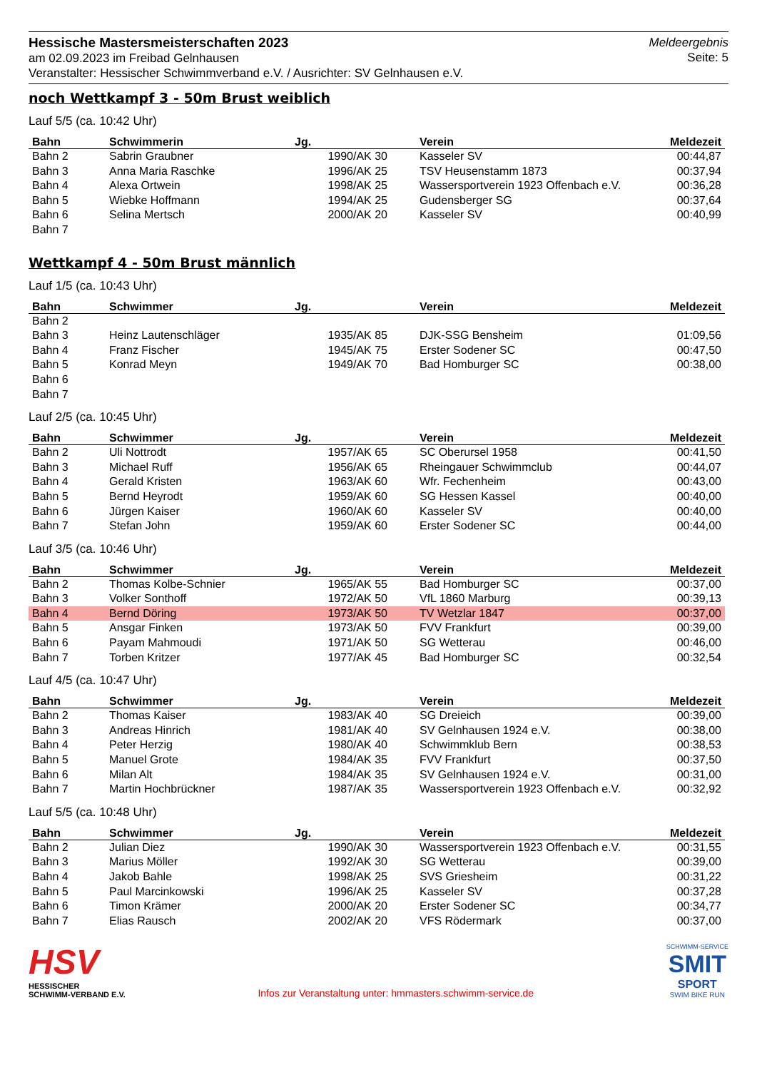Hessische Mastersmeisterschaften 2023
am 02.09.2023 im Freibad Gelnhausen
Veranstalter: Hessischer Schwimmverband e.V. / Ausrichter: SV Gelnhausen e.V.
Meldeergebnis
Seite: 5
noch Wettkampf 3 - 50m Brust weiblich
Lauf 5/5 (ca. 10:42 Uhr)
| Bahn | Schwimmerin | Jg. | Verein | Meldezeit |
| --- | --- | --- | --- | --- |
| Bahn 2 | Sabrin Graubner | 1990/AK 30 | Kasseler SV | 00:44,87 |
| Bahn 3 | Anna Maria Raschke | 1996/AK 25 | TSV Heusenstamm 1873 | 00:37,94 |
| Bahn 4 | Alexa Ortwein | 1998/AK 25 | Wassersportverein 1923 Offenbach e.V. | 00:36,28 |
| Bahn 5 | Wiebke Hoffmann | 1994/AK 25 | Gudensberger SG | 00:37,64 |
| Bahn 6 | Selina Mertsch | 2000/AK 20 | Kasseler SV | 00:40,99 |
| Bahn 7 | | | | |
Wettkampf 4 - 50m Brust männlich
Lauf 1/5 (ca. 10:43 Uhr)
| Bahn | Schwimmer | Jg. | Verein | Meldezeit |
| --- | --- | --- | --- | --- |
| Bahn 2 | | | | |
| Bahn 3 | Heinz Lautenschläger | 1935/AK 85 | DJK-SSG Bensheim | 01:09,56 |
| Bahn 4 | Franz Fischer | 1945/AK 75 | Erster Sodener SC | 00:47,50 |
| Bahn 5 | Konrad Meyn | 1949/AK 70 | Bad Homburger SC | 00:38,00 |
| Bahn 6 | | | | |
| Bahn 7 | | | | |
Lauf 2/5 (ca. 10:45 Uhr)
| Bahn | Schwimmer | Jg. | Verein | Meldezeit |
| --- | --- | --- | --- | --- |
| Bahn 2 | Uli Nottrodt | 1957/AK 65 | SC Oberursel 1958 | 00:41,50 |
| Bahn 3 | Michael Ruff | 1956/AK 65 | Rheingauer Schwimmclub | 00:44,07 |
| Bahn 4 | Gerald Kristen | 1963/AK 60 | Wfr. Fechenheim | 00:43,00 |
| Bahn 5 | Bernd Heyrodt | 1959/AK 60 | SG Hessen Kassel | 00:40,00 |
| Bahn 6 | Jürgen Kaiser | 1960/AK 60 | Kasseler SV | 00:40,00 |
| Bahn 7 | Stefan John | 1959/AK 60 | Erster Sodener SC | 00:44,00 |
Lauf 3/5 (ca. 10:46 Uhr)
| Bahn | Schwimmer | Jg. | Verein | Meldezeit |
| --- | --- | --- | --- | --- |
| Bahn 2 | Thomas Kolbe-Schnier | 1965/AK 55 | Bad Homburger SC | 00:37,00 |
| Bahn 3 | Volker Sonthoff | 1972/AK 50 | VfL 1860 Marburg | 00:39,13 |
| Bahn 4 | Bernd Döring | 1973/AK 50 | TV Wetzlar 1847 | 00:37,00 |
| Bahn 5 | Ansgar Finken | 1973/AK 50 | FVV Frankfurt | 00:39,00 |
| Bahn 6 | Payam Mahmoudi | 1971/AK 50 | SG Wetterau | 00:46,00 |
| Bahn 7 | Torben Kritzer | 1977/AK 45 | Bad Homburger SC | 00:32,54 |
Lauf 4/5 (ca. 10:47 Uhr)
| Bahn | Schwimmer | Jg. | Verein | Meldezeit |
| --- | --- | --- | --- | --- |
| Bahn 2 | Thomas Kaiser | 1983/AK 40 | SG Dreieich | 00:39,00 |
| Bahn 3 | Andreas Hinrich | 1981/AK 40 | SV Gelnhausen 1924 e.V. | 00:38,00 |
| Bahn 4 | Peter Herzig | 1980/AK 40 | Schwimmklub Bern | 00:38,53 |
| Bahn 5 | Manuel Grote | 1984/AK 35 | FVV Frankfurt | 00:37,50 |
| Bahn 6 | Milan Alt | 1984/AK 35 | SV Gelnhausen 1924 e.V. | 00:31,00 |
| Bahn 7 | Martin Hochbrückner | 1987/AK 35 | Wassersportverein 1923 Offenbach e.V. | 00:32,92 |
Lauf 5/5 (ca. 10:48 Uhr)
| Bahn | Schwimmer | Jg. | Verein | Meldezeit |
| --- | --- | --- | --- | --- |
| Bahn 2 | Julian Diez | 1990/AK 30 | Wassersportverein 1923 Offenbach e.V. | 00:31,55 |
| Bahn 3 | Marius Möller | 1992/AK 30 | SG Wetterau | 00:39,00 |
| Bahn 4 | Jakob Bahle | 1998/AK 25 | SVS Griesheim | 00:31,22 |
| Bahn 5 | Paul Marcinkowski | 1996/AK 25 | Kasseler SV | 00:37,28 |
| Bahn 6 | Timon Krämer | 2000/AK 20 | Erster Sodener SC | 00:34,77 |
| Bahn 7 | Elias Rausch | 2002/AK 20 | VFS Rödermark | 00:37,00 |
HSV
HESSISCHER
SCHWIMM-VERBAND E.V.
Infos zur Veranstaltung unter: hmmasters.schwimm-service.de
SCHWIMM-SERVICE
SMIT
SPORT
SWIM BIKE RUN